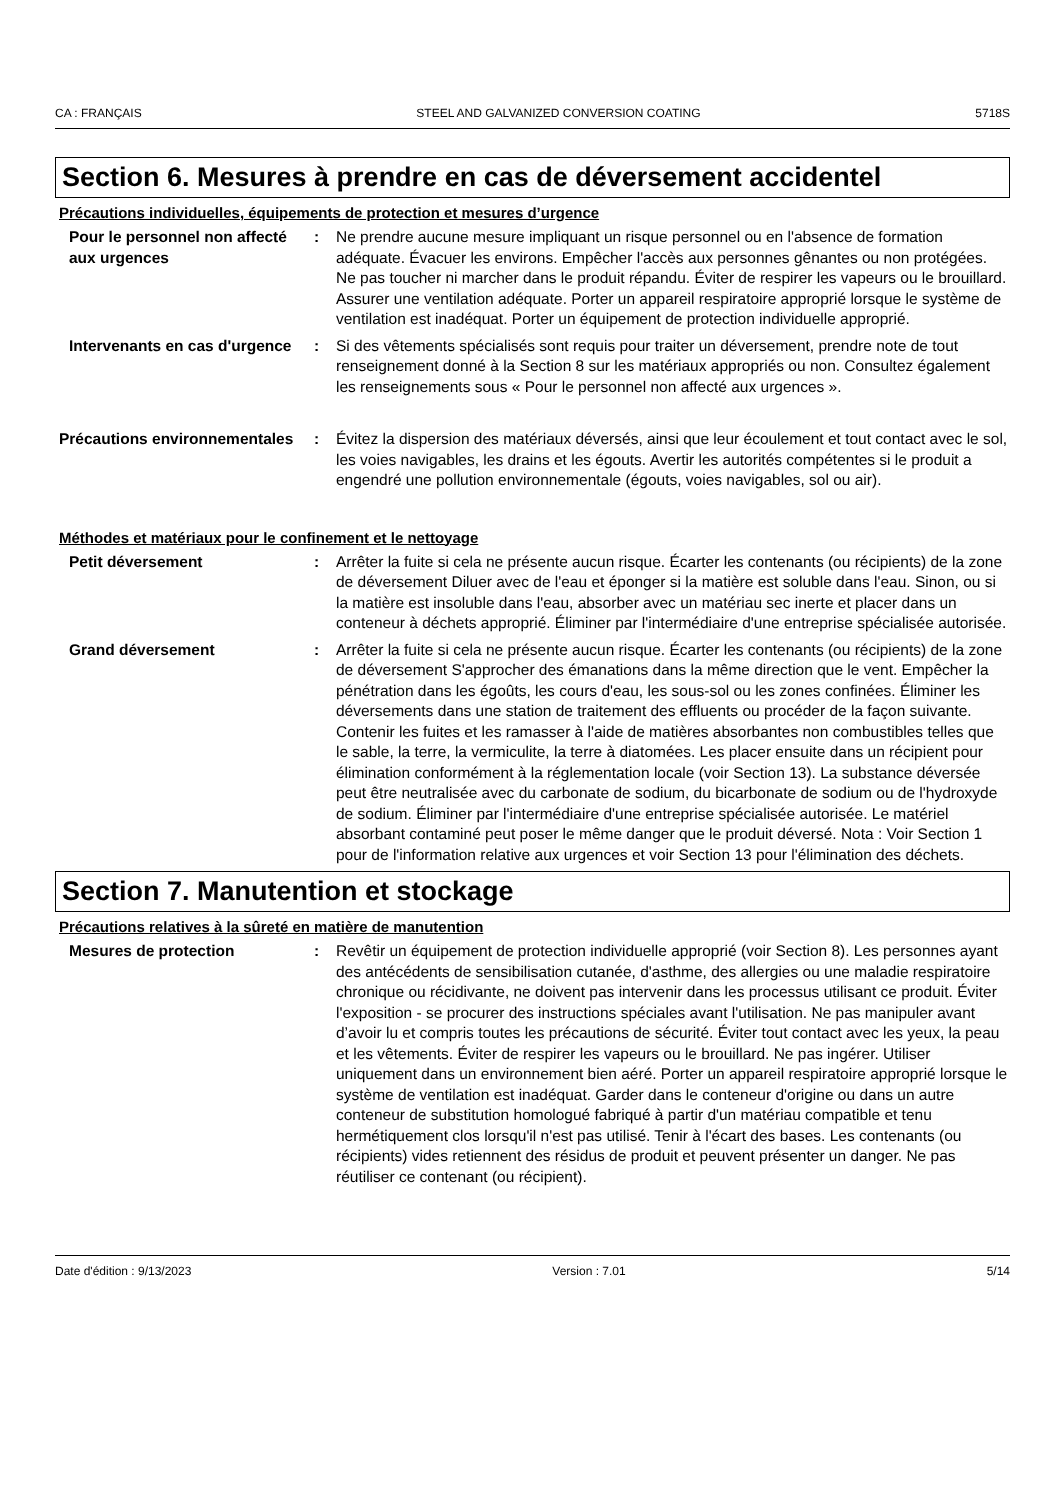CA : FRANÇAIS STEEL AND GALVANIZED CONVERSION COATING 5718S
Section 6. Mesures à prendre en cas de déversement accidentel
Précautions individuelles, équipements de protection et mesures d’urgence
Pour le personnel non affecté aux urgences
: Ne prendre aucune mesure impliquant un risque personnel ou en l'absence de formation adéquate. Évacuer les environs. Empêcher l'accès aux personnes gênantes ou non protégées. Ne pas toucher ni marcher dans le produit répandu. Éviter de respirer les vapeurs ou le brouillard. Assurer une ventilation adéquate. Porter un appareil respiratoire approprié lorsque le système de ventilation est inadéquat. Porter un équipement de protection individuelle approprié.
Intervenants en cas d'urgence
: Si des vêtements spécialisés sont requis pour traiter un déversement, prendre note de tout renseignement donné à la Section 8 sur les matériaux appropriés ou non. Consultez également les renseignements sous « Pour le personnel non affecté aux urgences ».
Précautions environnementales
: Évitez la dispersion des matériaux déversés, ainsi que leur écoulement et tout contact avec le sol, les voies navigables, les drains et les égouts. Avertir les autorités compétentes si le produit a engendré une pollution environnementale (égouts, voies navigables, sol ou air).
Méthodes et matériaux pour le confinement et le nettoyage
Petit déversement : Arrêter la fuite si cela ne présente aucun risque. Écarter les contenants (ou récipients) de la zone de déversement Diluer avec de l'eau et éponger si la matière est soluble dans l'eau. Sinon, ou si la matière est insoluble dans l'eau, absorber avec un matériau sec inerte et placer dans un conteneur à déchets approprié. Éliminer par l'intermédiaire d'une entreprise spécialisée autorisée.
Grand déversement : Arrêter la fuite si cela ne présente aucun risque. Écarter les contenants (ou récipients) de la zone de déversement S'approcher des émanations dans la même direction que le vent. Empêcher la pénétration dans les égoûts, les cours d'eau, les sous-sol ou les zones confinées. Éliminer les déversements dans une station de traitement des effluents ou procéder de la façon suivante. Contenir les fuites et les ramasser à l'aide de matières absorbantes non combustibles telles que le sable, la terre, la vermiculite, la terre à diatomées. Les placer ensuite dans un récipient pour élimination conformément à la réglementation locale (voir Section 13). La substance déversée peut être neutralisée avec du carbonate de sodium, du bicarbonate de sodium ou de l'hydroxyde de sodium. Éliminer par l'intermédiaire d'une entreprise spécialisée autorisée. Le matériel absorbant contaminé peut poser le même danger que le produit déversé. Nota : Voir Section 1 pour de l'information relative aux urgences et voir Section 13 pour l'élimination des déchets.
Section 7. Manutention et stockage
Précautions relatives à la sûreté en matière de manutention
Mesures de protection : Revêtir un équipement de protection individuelle approprié (voir Section 8). Les personnes ayant des antécédents de sensibilisation cutanée, d'asthme, des allergies ou une maladie respiratoire chronique ou récidivante, ne doivent pas intervenir dans les processus utilisant ce produit. Éviter l'exposition - se procurer des instructions spéciales avant l'utilisation. Ne pas manipuler avant d’avoir lu et compris toutes les précautions de sécurité. Éviter tout contact avec les yeux, la peau et les vêtements. Éviter de respirer les vapeurs ou le brouillard. Ne pas ingérer. Utiliser uniquement dans un environnement bien aéré. Porter un appareil respiratoire approprié lorsque le système de ventilation est inadéquat. Garder dans le conteneur d'origine ou dans un autre conteneur de substitution homologué fabriqué à partir d'un matériau compatible et tenu hermétiquement clos lorsqu'il n'est pas utilisé. Tenir à l'écart des bases. Les contenants (ou récipients) vides retiennent des résidus de produit et peuvent présenter un danger. Ne pas réutiliser ce contenant (ou récipient).
Date d'édition : 9/13/2023 Version : 7.01 5/14